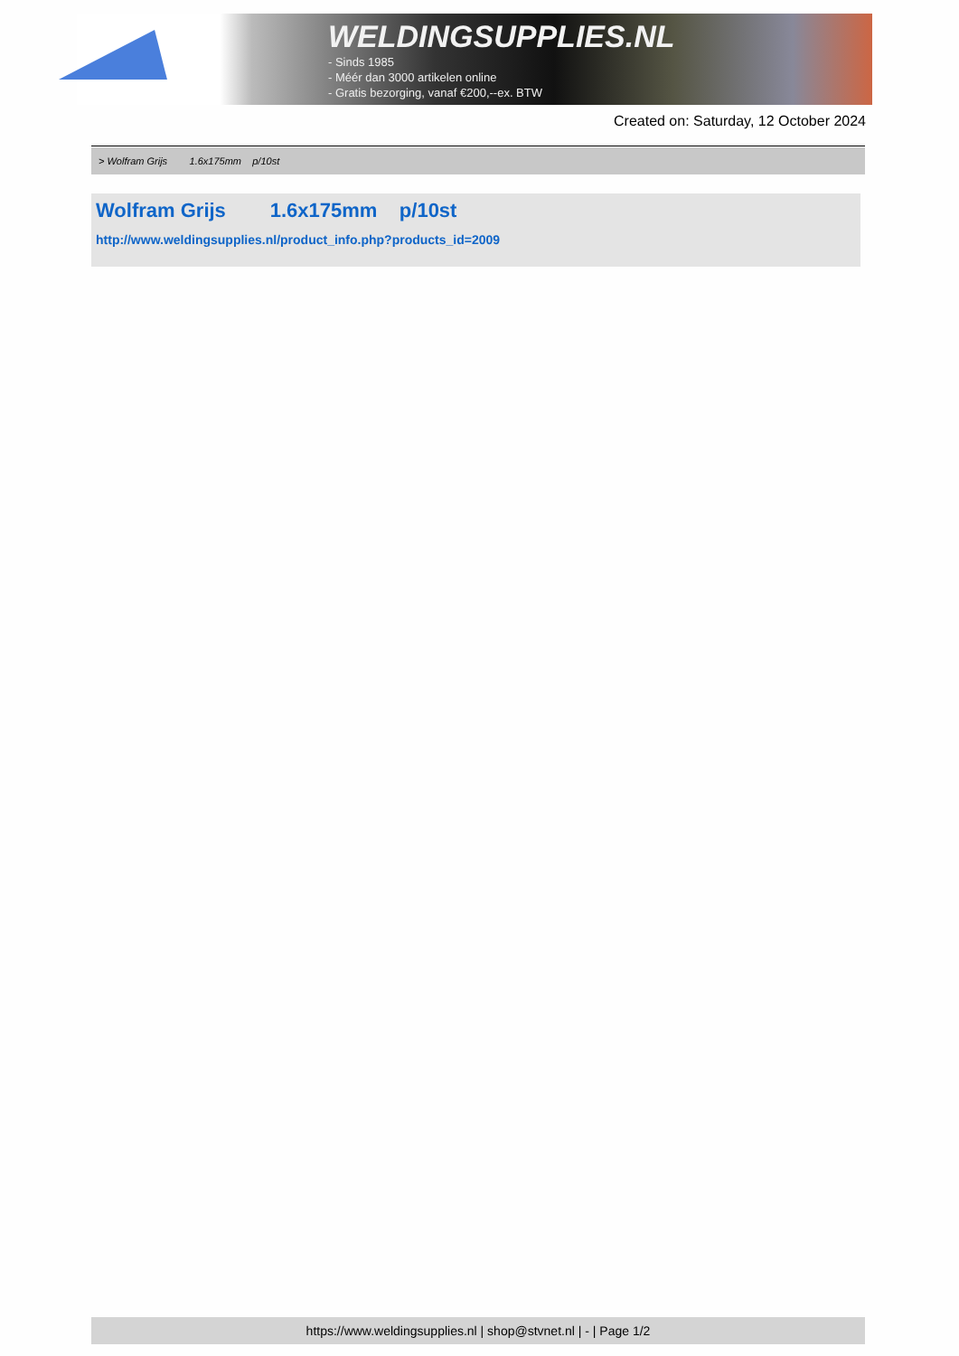WELDINGSUPPLIES.NL
- Sinds 1985
- Méér dan 3000 artikelen online
- Gratis bezorging, vanaf €200,--ex. BTW
Created on: Saturday, 12 October 2024
> Wolfram Grijs 1.6x175mm p/10st
Wolfram Grijs 1.6x175mm p/10st
http://www.weldingsupplies.nl/product_info.php?products_id=2009
https://www.weldingsupplies.nl | shop@stvnet.nl | - | Page 1/2